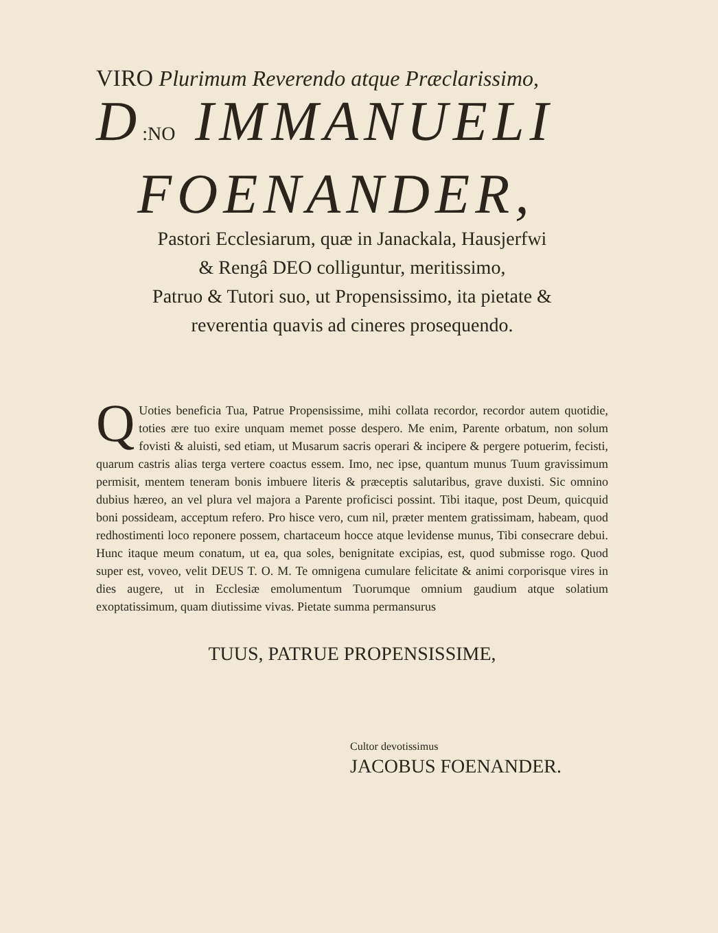VIRO Plurimum Reverendo atque Præclarissimo,
D:NO IMMANUELI
FOENANDER,
Pastori Ecclesiarum, quæ in Janackala, Hausjerfwi
& Rengâ DEO colliguntur, meritissimo,
Patruo & Tutori suo, ut Propensissimo, ita pietate &
reverentia quavis ad cineres prosequendo.
QUoties beneficia Tua, Patrue Propensissime, mihi collata recordor, recordor autem quotidie, toties ære tuo exire unquam memet posse despero. Me enim, Parente orbatum, non solum fovisti & aluisti, sed etiam, ut Musarum sacris operari & incipere & pergere potuerim, fecisti, quarum castris alias terga vertere coactus essem. Imo, nec ipse, quantum munus Tuum gravissimum permisit, mentem teneram bonis imbuere literis & præceptis salutaribus, grave duxisti. Sic omnino dubius hæreo, an vel plura vel majora a Parente proficisci possint. Tibi itaque, post Deum, quicquid boni possideam, acceptum refero. Pro hisce vero, cum nil, præter mentem gratissimam, habeam, quod redhostimenti loco reponere possem, chartaceum hocce atque levidense munus, Tibi consecrare debui. Hunc itaque meum conatum, ut ea, qua soles, benignitate excipias, est, quod submisse rogo. Quod super est, voveo, velit DEUS T. O. M. Te omnigena cumulare felicitate & animi corporisque vires in dies augere, ut in Ecclesiæ emolumentum Tuorumque omnium gaudium atque solatium exoptatissimum, quam diutissime vivas. Pietate summa permansurus
TUUS, PATRUE PROPENSISSIME,
Cultor devotissimus
JACOBUS FOENANDER.